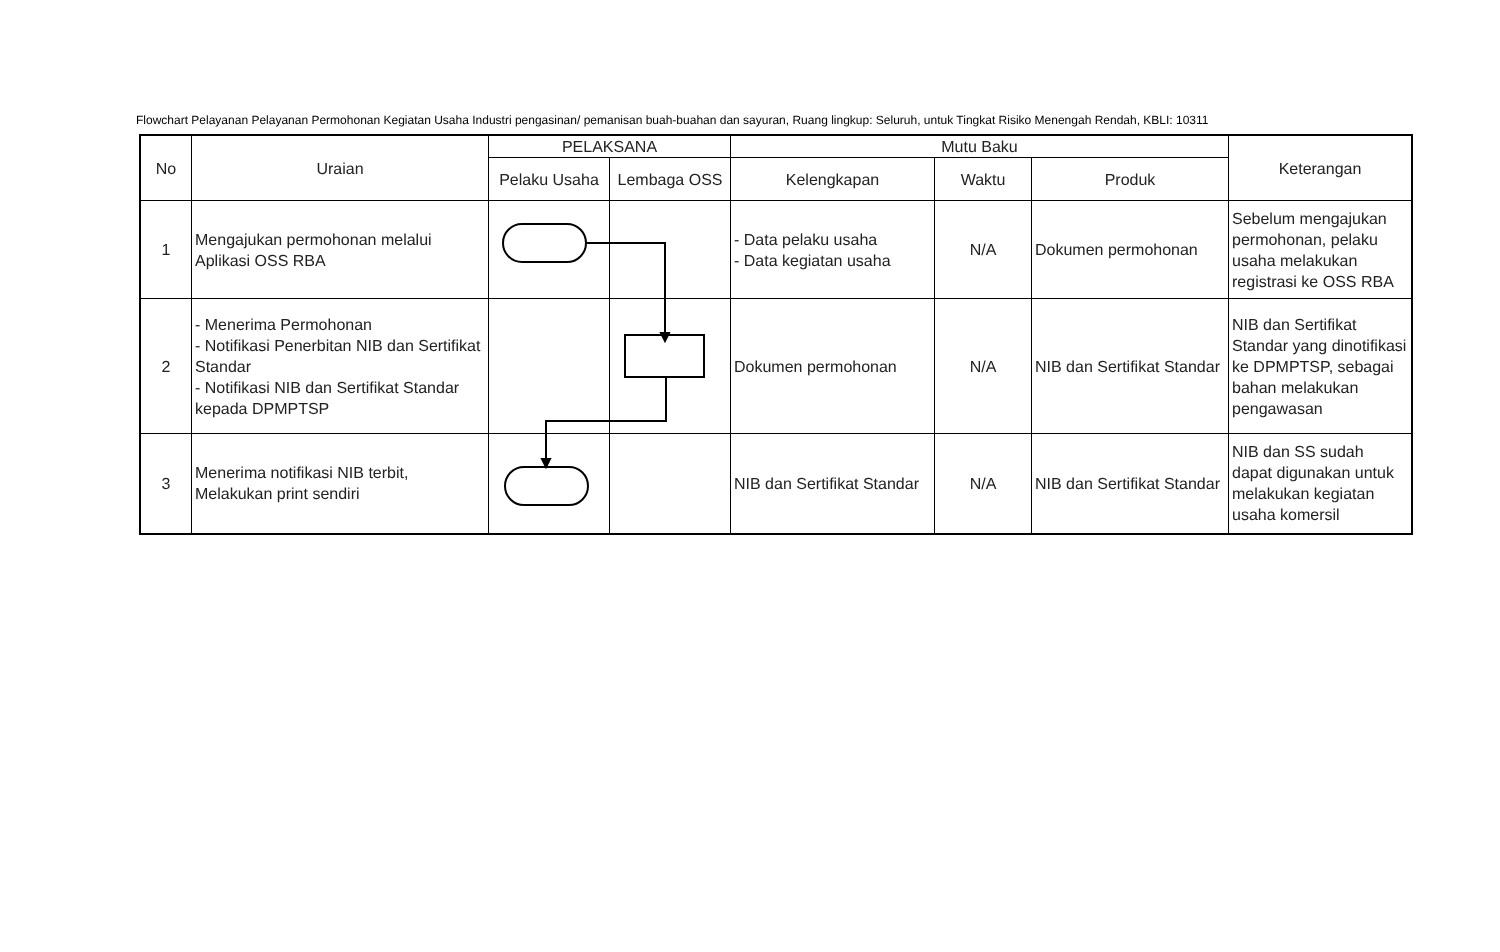Flowchart Pelayanan Pelayanan Permohonan Kegiatan Usaha Industri pengasinan/ pemanisan buah-buahan dan sayuran, Ruang lingkup: Seluruh, untuk Tingkat Risiko Menengah Rendah, KBLI: 10311
| No | Uraian | PELAKSANA | | Mutu Baku | | | Keterangan |
| --- | --- | --- | --- | --- | --- | --- | --- |
| | | Pelaku Usaha | Lembaga OSS | Kelengkapan | Waktu | Produk | |
| 1 | Mengajukan permohonan melalui Aplikasi OSS RBA | | | - Data pelaku usaha - Data kegiatan usaha | N/A | Dokumen permohonan | Sebelum mengajukan permohonan, pelaku usaha melakukan registrasi ke OSS RBA |
| 2 | - Menerima Permohonan - Notifikasi Penerbitan NIB dan Sertifikat Standar - Notifikasi NIB dan Sertifikat Standar kepada DPMPTSP | | | Dokumen permohonan | N/A | NIB dan Sertifikat Standar | NIB dan Sertifikat Standar yang dinotifikasi ke DPMPTSP, sebagai bahan melakukan pengawasan |
| 3 | Menerima notifikasi NIB terbit, Melakukan print sendiri | | | NIB dan Sertifikat Standar | N/A | NIB dan Sertifikat Standar | NIB dan SS sudah dapat digunakan untuk melakukan kegiatan usaha komersil |